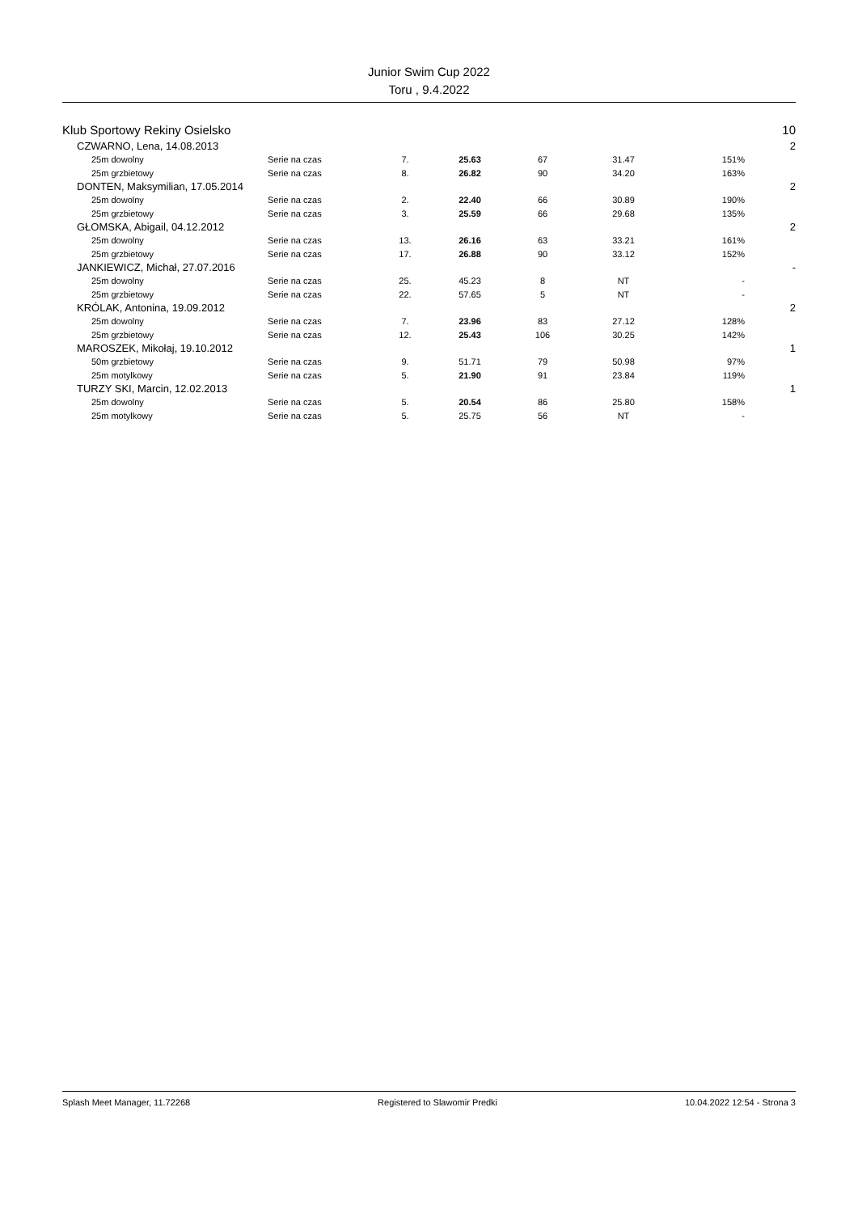Junior Swim Cup 2022
Toru , 9.4.2022
| Klub Sportowy Rekiny Osielsko | | | | | | | | | 10 |
| | CZWARNO, Lena, 14.08.2013 | | | | | | | | 2 |
| | | 25m dowolny | Serie na czas | 7. | 25.63 | 67 | 31.47 | 151% | |
| | | 25m grzbietowy | Serie na czas | 8. | 26.82 | 90 | 34.20 | 163% | |
| | DONTEN, Maksymilian, 17.05.2014 | | | | | | | | 2 |
| | | 25m dowolny | Serie na czas | 2. | 22.40 | 66 | 30.89 | 190% | |
| | | 25m grzbietowy | Serie na czas | 3. | 25.59 | 66 | 29.68 | 135% | |
| | GŁOMSKA, Abigail, 04.12.2012 | | | | | | | | 2 |
| | | 25m dowolny | Serie na czas | 13. | 26.16 | 63 | 33.21 | 161% | |
| | | 25m grzbietowy | Serie na czas | 17. | 26.88 | 90 | 33.12 | 152% | |
| | JANKIEWICZ, Michał, 27.07.2016 | | | | | | | | - |
| | | 25m dowolny | Serie na czas | 25. | 45.23 | 8 | NT | - | |
| | | 25m grzbietowy | Serie na czas | 22. | 57.65 | 5 | NT | - | |
| | KRÓLAK, Antonina, 19.09.2012 | | | | | | | | 2 |
| | | 25m dowolny | Serie na czas | 7. | 23.96 | 83 | 27.12 | 128% | |
| | | 25m grzbietowy | Serie na czas | 12. | 25.43 | 106 | 30.25 | 142% | |
| | MAROSZEK, Mikołaj, 19.10.2012 | | | | | | | | 1 |
| | | 50m grzbietowy | Serie na czas | 9. | 51.71 | 79 | 50.98 | 97% | |
| | | 25m motylkowy | Serie na czas | 5. | 21.90 | 91 | 23.84 | 119% | |
| | TURZY SKI, Marcin, 12.02.2013 | | | | | | | | 1 |
| | | 25m dowolny | Serie na czas | 5. | 20.54 | 86 | 25.80 | 158% | |
| | | 25m motylkowy | Serie na czas | 5. | 25.75 | 56 | NT | - | |
Splash Meet Manager, 11.72268 Registered to Slawomir Predki 10.04.2022 12:54 - Strona 3